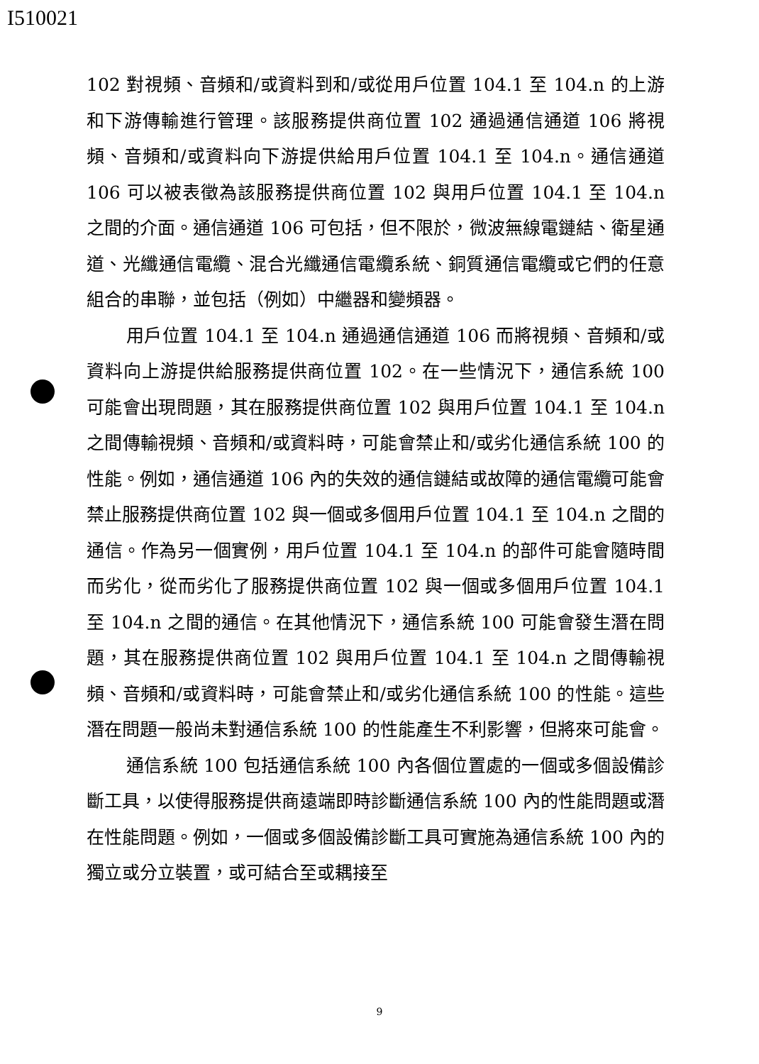I510021
102 對視頻、音頻和/或資料到和/或從用戶位置 104.1 至 104.n 的上游和下游傳輸進行管理。該服務提供商位置 102 通過通信通道 106 將視頻、音頻和/或資料向下游提供給用戶位置 104.1 至 104.n。通信通道 106 可以被表徵為該服務提供商位置 102 與用戶位置 104.1 至 104.n 之間的介面。通信通道 106 可包括，但不限於，微波無線電鏈結、衛星通道、光纖通信電纜、混合光纖通信電纜系統、銅質通信電纜或它們的任意組合的串聯，並包括（例如）中繼器和變頻器。
用戶位置 104.1 至 104.n 通過通信通道 106 而將視頻、音頻和/或資料向上游提供給服務提供商位置 102。在一些情況下，通信系統 100 可能會出現問題，其在服務提供商位置 102 與用戶位置 104.1 至 104.n 之間傳輸視頻、音頻和/或資料時，可能會禁止和/或劣化通信系統 100 的性能。例如，通信通道 106 內的失效的通信鏈結或故障的通信電纜可能會禁止服務提供商位置 102 與一個或多個用戶位置 104.1 至 104.n 之間的通信。作為另一個實例，用戶位置 104.1 至 104.n 的部件可能會隨時間而劣化，從而劣化了服務提供商位置 102 與一個或多個用戶位置 104.1 至 104.n 之間的通信。在其他情況下，通信系統 100 可能會發生潛在問題，其在服務提供商位置 102 與用戶位置 104.1 至 104.n 之間傳輸視頻、音頻和/或資料時，可能會禁止和/或劣化通信系統 100 的性能。這些潛在問題一般尚未對通信系統 100 的性能產生不利影響，但將來可能會。
通信系統 100 包括通信系統 100 內各個位置處的一個或多個設備診斷工具，以使得服務提供商遠端即時診斷通信系統 100 內的性能問題或潛在性能問題。例如，一個或多個設備診斷工具可實施為通信系統 100 內的獨立或分立裝置，或可結合至或耦接至
9